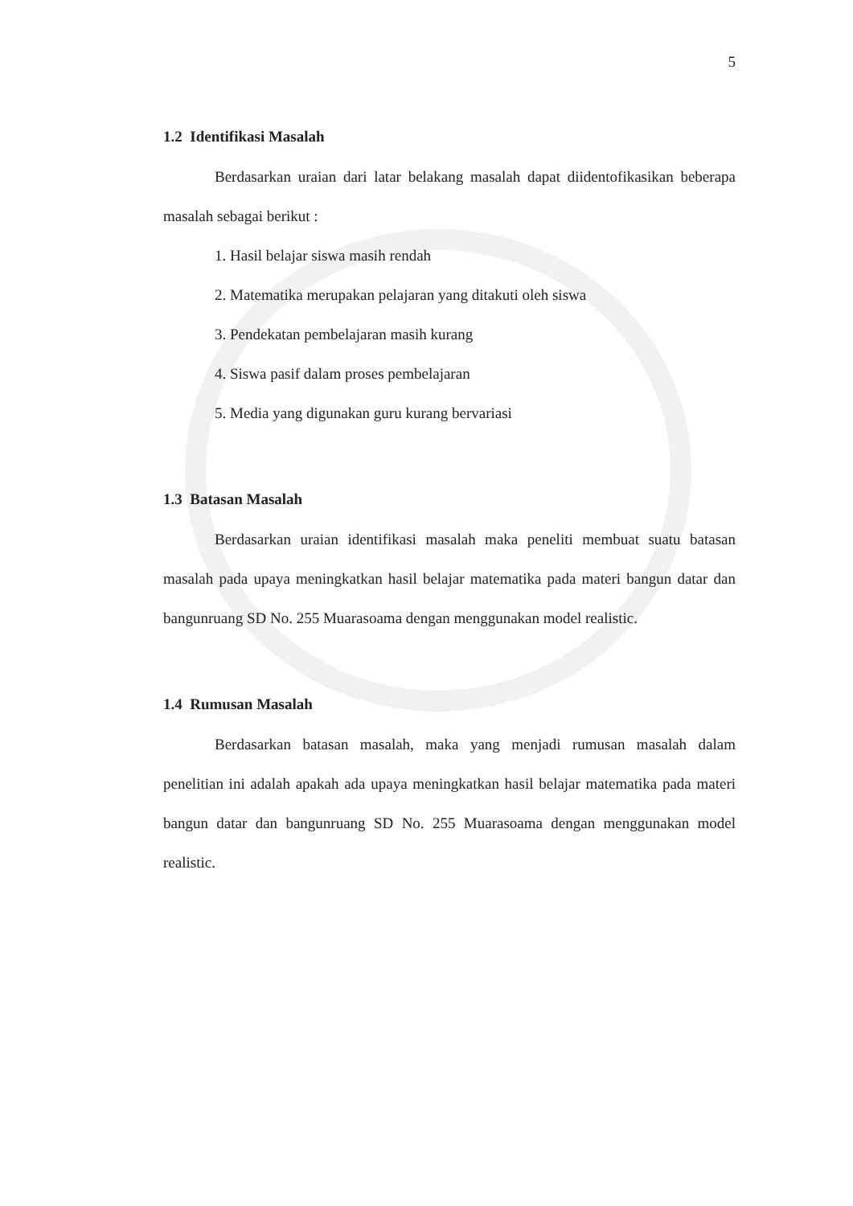5
1.2 Identifikasi Masalah
Berdasarkan uraian dari latar belakang masalah dapat diidentofikasikan beberapa masalah sebagai berikut :
1. Hasil belajar siswa masih rendah
2. Matematika merupakan pelajaran yang ditakuti oleh siswa
3. Pendekatan pembelajaran masih kurang
4. Siswa pasif dalam proses pembelajaran
5. Media yang digunakan guru kurang bervariasi
1.3 Batasan Masalah
Berdasarkan uraian identifikasi masalah maka peneliti membuat suatu batasan masalah pada upaya meningkatkan hasil belajar matematika pada materi bangun datar dan bangunruang SD No. 255 Muarasoama dengan menggunakan model realistic.
1.4 Rumusan Masalah
Berdasarkan batasan masalah, maka yang menjadi rumusan masalah dalam penelitian ini adalah apakah ada upaya meningkatkan hasil belajar matematika pada materi bangun datar dan bangunruang SD No. 255 Muarasoama dengan menggunakan model realistic.